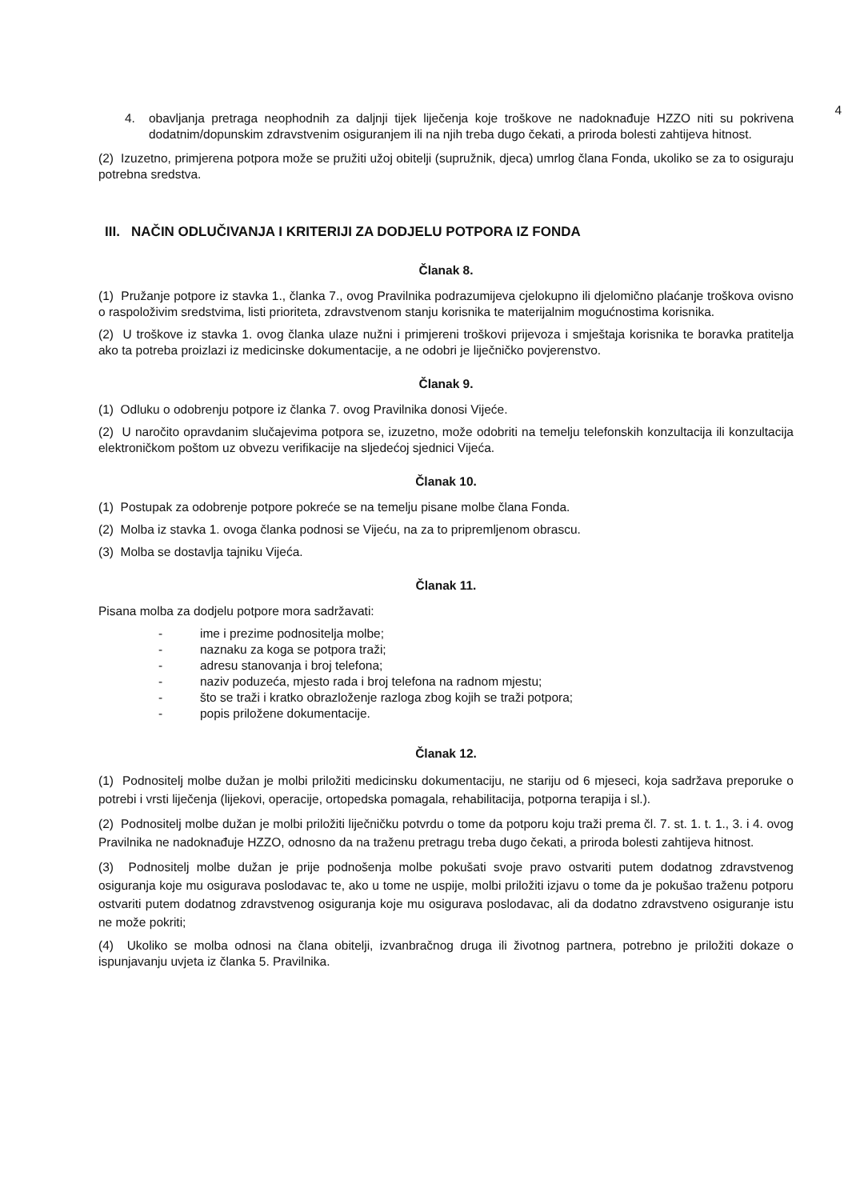4
4. obavljanja pretraga neophodnih za daljnji tijek liječenja koje troškove ne nadoknađuje HZZO niti su pokrivena dodatnim/dopunskim zdravstvenim osiguranjem ili na njih treba dugo čekati, a priroda bolesti zahtijeva hitnost.
(2) Izuzetno, primjerena potpora može se pružiti užoj obitelji (supružnik, djeca) umrlog člana Fonda, ukoliko se za to osiguraju potrebna sredstva.
III. NAČIN ODLUČIVANJA I KRITERIJI ZA DODJELU POTPORA IZ FONDA
Članak 8.
(1) Pružanje potpore iz stavka 1., članka 7., ovog Pravilnika podrazumijeva cjelokupno ili djelomično plaćanje troškova ovisno o raspoloživim sredstvima, listi prioriteta, zdravstvenom stanju korisnika te materijalnim mogućnostima korisnika.
(2) U troškove iz stavka 1. ovog članka ulaze nužni i primjereni troškovi prijevoza i smještaja korisnika te boravka pratitelja ako ta potreba proizlazi iz medicinske dokumentacije, a ne odobri je liječničko povjerenstvo.
Članak 9.
(1) Odluku o odobrenju potpore iz članka 7. ovog Pravilnika donosi Vijeće.
(2) U naročito opravdanim slučajevima potpora se, izuzetno, može odobriti na temelju telefonskih konzultacija ili konzultacija elektroničkom poštom uz obvezu verifikacije na sljedećoj sjednici Vijeća.
Članak 10.
(1) Postupak za odobrenje potpore pokreće se na temelju pisane molbe člana Fonda.
(2) Molba iz stavka 1. ovoga članka podnosi se Vijeću, na za to pripremljenom obrascu.
(3) Molba se dostavlja tajniku Vijeća.
Članak 11.
Pisana molba za dodjelu potpore mora sadržavati:
- ime i prezime podnositelja molbe;
- naznaku za koga se potpora traži;
- adresu stanovanja i broj telefona;
- naziv poduzeća, mjesto rada i broj telefona na radnom mjestu;
- što se traži i kratko obrazloženje razloga zbog kojih se traži potpora;
- popis priložene dokumentacije.
Članak 12.
(1) Podnositelj molbe dužan je molbi priložiti medicinsku dokumentaciju, ne stariju od 6 mjeseci, koja sadržava preporuke o potrebi i vrsti liječenja (lijekovi, operacije, ortopedska pomagala, rehabilitacija, potporna terapija i sl.).
(2) Podnositelj molbe dužan je molbi priložiti liječničku potvrdu o tome da potporu koju traži prema čl. 7. st. 1. t. 1., 3. i 4. ovog Pravilnika ne nadoknađuje HZZO, odnosno da na traženu pretragu treba dugo čekati, a priroda bolesti zahtijeva hitnost.
(3) Podnositelj molbe dužan je prije podnošenja molbe pokušati svoje pravo ostvariti putem dodatnog zdravstvenog osiguranja koje mu osigurava poslodavac te, ako u tome ne uspije, molbi priložiti izjavu o tome da je pokušao traženu potporu ostvariti putem dodatnog zdravstvenog osiguranja koje mu osigurava poslodavac, ali da dodatno zdravstveno osiguranje istu ne može pokriti;
(4) Ukoliko se molba odnosi na člana obitelji, izvanbračnog druga ili životnog partnera, potrebno je priložiti dokaze o ispunjavanju uvjeta iz članka 5. Pravilnika.